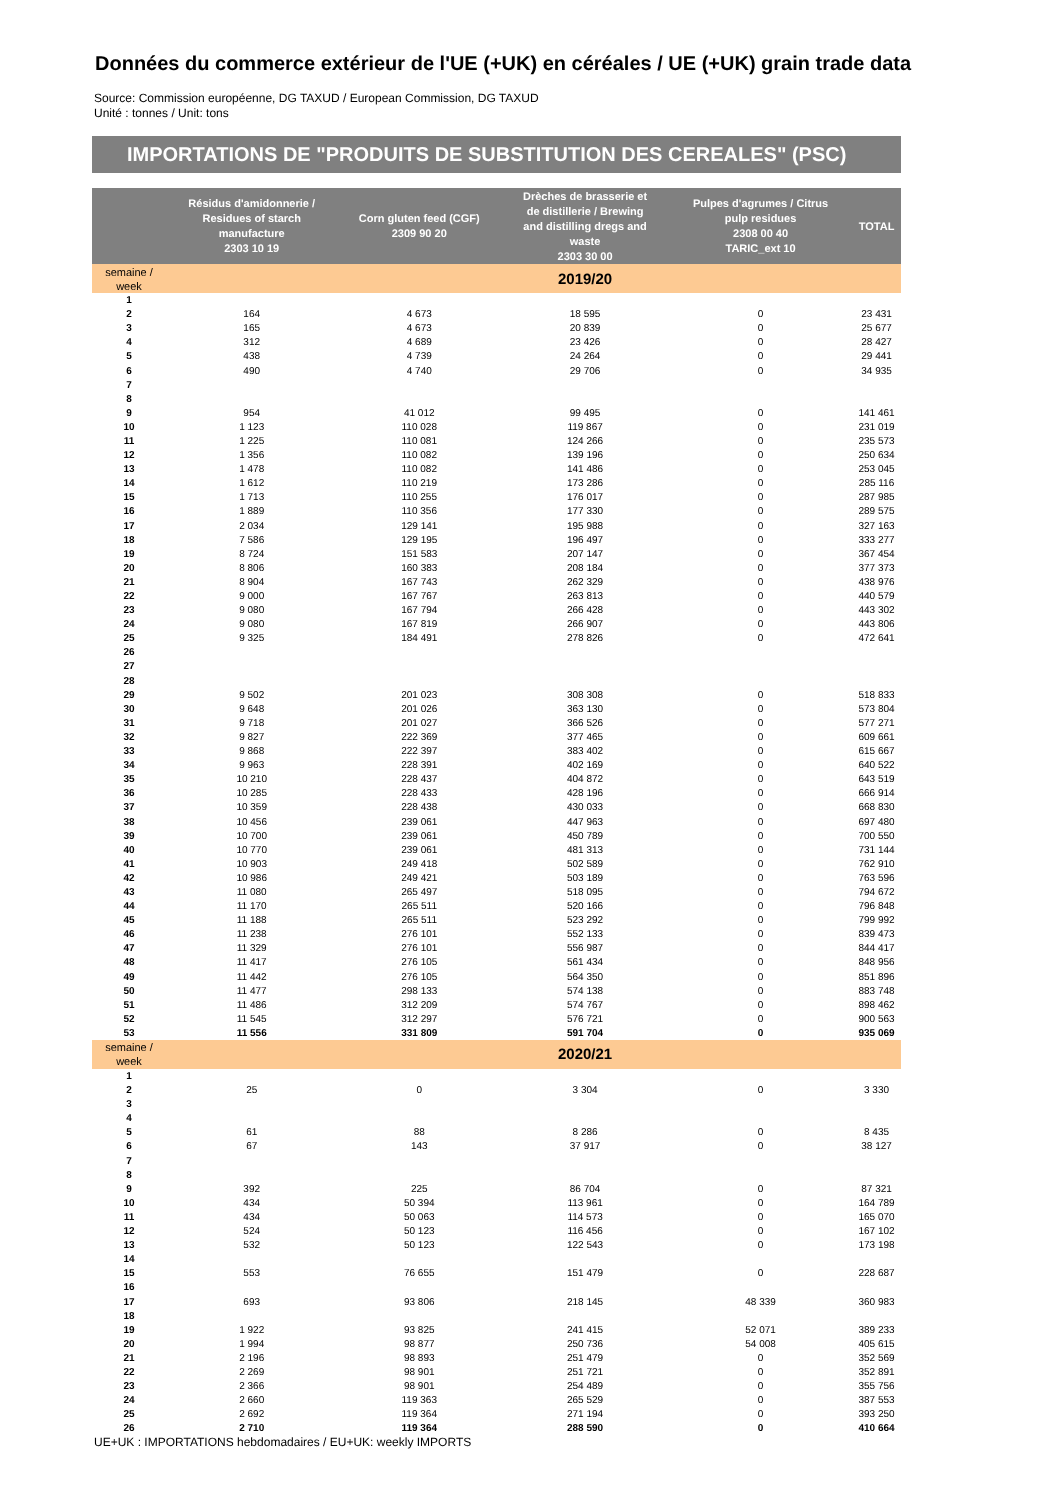Données du commerce extérieur de l'UE (+UK) en céréales / UE (+UK) grain trade data
Source: Commission européenne, DG TAXUD / European Commission, DG TAXUD
Unité : tonnes / Unit: tons
IMPORTATIONS DE "PRODUITS DE SUBSTITUTION DES CEREALES" (PSC)
| | Résidus d'amidonnerie / Residues of starch manufacture 2303 10 19 | Corn gluten feed (CGF) 2309 90 20 | Drèches de brasserie et de distillerie / Brewing and distilling dregs and waste 2303 30 00 | Pulpes d'agrumes / Citrus pulp residues 2308 00 40 TARIC_ext 10 | TOTAL |
| --- | --- | --- | --- | --- | --- |
| semaine / week | | | 2019/20 | | |
| 1 | | | | | |
| 2 | 164 | 4 673 | 18 595 | 0 | 23 431 |
| 3 | 165 | 4 673 | 20 839 | 0 | 25 677 |
| 4 | 312 | 4 689 | 23 426 | 0 | 28 427 |
| 5 | 438 | 4 739 | 24 264 | 0 | 29 441 |
| 6 | 490 | 4 740 | 29 706 | 0 | 34 935 |
| 7 | | | | | |
| 8 | | | | | |
| 9 | 954 | 41 012 | 99 495 | 0 | 141 461 |
| 10 | 1 123 | 110 028 | 119 867 | 0 | 231 019 |
| 11 | 1 225 | 110 081 | 124 266 | 0 | 235 573 |
| 12 | 1 356 | 110 082 | 139 196 | 0 | 250 634 |
| 13 | 1 478 | 110 082 | 141 486 | 0 | 253 045 |
| 14 | 1 612 | 110 219 | 173 286 | 0 | 285 116 |
| 15 | 1 713 | 110 255 | 176 017 | 0 | 287 985 |
| 16 | 1 889 | 110 356 | 177 330 | 0 | 289 575 |
| 17 | 2 034 | 129 141 | 195 988 | 0 | 327 163 |
| 18 | 7 586 | 129 195 | 196 497 | 0 | 333 277 |
| 19 | 8 724 | 151 583 | 207 147 | 0 | 367 454 |
| 20 | 8 806 | 160 383 | 208 184 | 0 | 377 373 |
| 21 | 8 904 | 167 743 | 262 329 | 0 | 438 976 |
| 22 | 9 000 | 167 767 | 263 813 | 0 | 440 579 |
| 23 | 9 080 | 167 794 | 266 428 | 0 | 443 302 |
| 24 | 9 080 | 167 819 | 266 907 | 0 | 443 806 |
| 25 | 9 325 | 184 491 | 278 826 | 0 | 472 641 |
| 26 | | | | | |
| 27 | | | | | |
| 28 | | | | | |
| 29 | 9 502 | 201 023 | 308 308 | 0 | 518 833 |
| 30 | 9 648 | 201 026 | 363 130 | 0 | 573 804 |
| 31 | 9 718 | 201 027 | 366 526 | 0 | 577 271 |
| 32 | 9 827 | 222 369 | 377 465 | 0 | 609 661 |
| 33 | 9 868 | 222 397 | 383 402 | 0 | 615 667 |
| 34 | 9 963 | 228 391 | 402 169 | 0 | 640 522 |
| 35 | 10 210 | 228 437 | 404 872 | 0 | 643 519 |
| 36 | 10 285 | 228 433 | 428 196 | 0 | 666 914 |
| 37 | 10 359 | 228 438 | 430 033 | 0 | 668 830 |
| 38 | 10 456 | 239 061 | 447 963 | 0 | 697 480 |
| 39 | 10 700 | 239 061 | 450 789 | 0 | 700 550 |
| 40 | 10 770 | 239 061 | 481 313 | 0 | 731 144 |
| 41 | 10 903 | 249 418 | 502 589 | 0 | 762 910 |
| 42 | 10 986 | 249 421 | 503 189 | 0 | 763 596 |
| 43 | 11 080 | 265 497 | 518 095 | 0 | 794 672 |
| 44 | 11 170 | 265 511 | 520 166 | 0 | 796 848 |
| 45 | 11 188 | 265 511 | 523 292 | 0 | 799 992 |
| 46 | 11 238 | 276 101 | 552 133 | 0 | 839 473 |
| 47 | 11 329 | 276 101 | 556 987 | 0 | 844 417 |
| 48 | 11 417 | 276 105 | 561 434 | 0 | 848 956 |
| 49 | 11 442 | 276 105 | 564 350 | 0 | 851 896 |
| 50 | 11 477 | 298 133 | 574 138 | 0 | 883 748 |
| 51 | 11 486 | 312 209 | 574 767 | 0 | 898 462 |
| 52 | 11 545 | 312 297 | 576 721 | 0 | 900 563 |
| 53 | 11 556 | 331 809 | 591 704 | 0 | 935 069 |
| semaine / week | | | 2020/21 | | |
| 1 | | | | | |
| 2 | 25 | 0 | 3 304 | 0 | 3 330 |
| 3 | | | | | |
| 4 | | | | | |
| 5 | 61 | 88 | 8 286 | 0 | 8 435 |
| 6 | 67 | 143 | 37 917 | 0 | 38 127 |
| 7 | | | | | |
| 8 | | | | | |
| 9 | 392 | 225 | 86 704 | 0 | 87 321 |
| 10 | 434 | 50 394 | 113 961 | 0 | 164 789 |
| 11 | 434 | 50 063 | 114 573 | 0 | 165 070 |
| 12 | 524 | 50 123 | 116 456 | 0 | 167 102 |
| 13 | 532 | 50 123 | 122 543 | 0 | 173 198 |
| 14 | | | | | |
| 15 | 553 | 76 655 | 151 479 | 0 | 228 687 |
| 16 | | | | | |
| 17 | 693 | 93 806 | 218 145 | 48 339 | 360 983 |
| 18 | | | | | |
| 19 | 1 922 | 93 825 | 241 415 | 52 071 | 389 233 |
| 20 | 1 994 | 98 877 | 250 736 | 54 008 | 405 615 |
| 21 | 2 196 | 98 893 | 251 479 | 0 | 352 569 |
| 22 | 2 269 | 98 901 | 251 721 | 0 | 352 891 |
| 23 | 2 366 | 98 901 | 254 489 | 0 | 355 756 |
| 24 | 2 660 | 119 363 | 265 529 | 0 | 387 553 |
| 25 | 2 692 | 119 364 | 271 194 | 0 | 393 250 |
| 26 | 2 710 | 119 364 | 288 590 | 0 | 410 664 |
UE+UK : IMPORTATIONS hebdomadaires / EU+UK: weekly IMPORTS